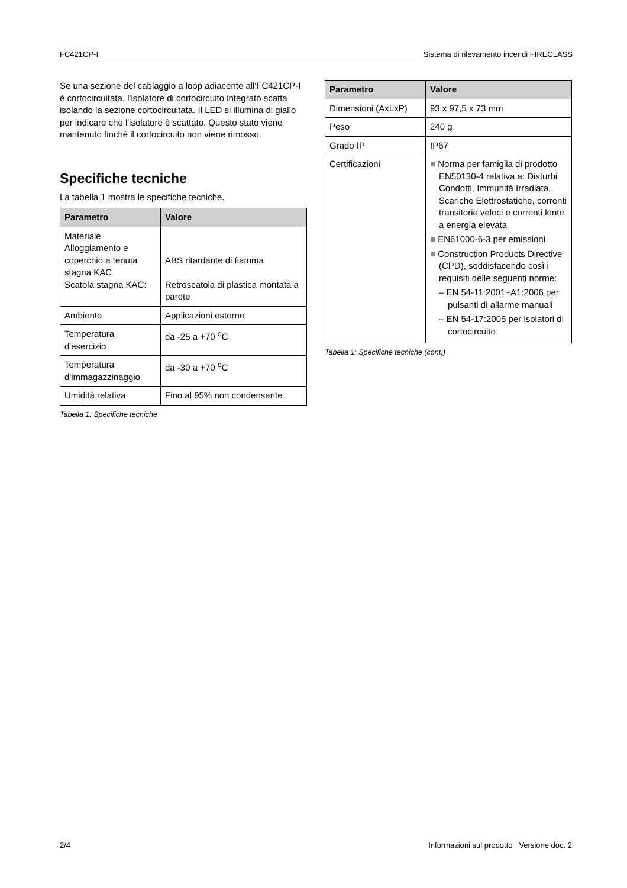FC421CP-I Sistema di rilevamento incendi FIRECLASS
Se una sezione del cablaggio a loop adiacente all'FC421CP-I è cortocircuitata, l'isolatore di cortocircuito integrato scatta isolando la sezione cortocircuitata. Il LED si illumina di giallo per indicare che l'isolatore è scattato. Questo stato viene mantenuto finché il cortocircuito non viene rimosso.
Specifiche tecniche
La tabella 1 mostra le specifiche tecniche.
| Parametro | Valore |
| --- | --- |
| Materiale Alloggiamento e coperchio a tenuta stagna KAC Scatola stagna KAC: | ABS ritardante di fiamma Retroscatola di plastica montata a parete |
| Ambiente | Applicazioni esterne |
| Temperatura d'esercizio | da -25 a +70 <sup>o</sup>C |
| Temperatura d'immagazzinaggio | da -30 a +70 <sup>o</sup>C |
| Umidità relativa | Fino al 95% non condensante |
Tabella 1: Specifiche tecniche
| Parametro | Valore |
| --- | --- |
| Dimensioni (AxLxP) | 93 x 97,5 x 73 mm |
| Peso | 240 g |
| Grado IP | IP67 |
| Certificazioni | ■ Norma per famiglia di prodotto EN50130-4 relativa a: Disturbi Condotti, Immunità Irradiata, Scariche Elettrostatiche, correnti transitorie veloci e correnti lente a energia elevata ■ EN61000-6-3 per emissioni ■ Construction Products Directive (CPD), soddisfacendo così i requisiti delle seguenti norme: – EN 54-11:2001+A1:2006 per pulsanti di allarme manuali – EN 54-17:2005 per isolatori di cortocircuito |
Tabella 1: Specifiche tecniche (cont.)
2/4 Informazioni sul prodotto Versione doc. 2